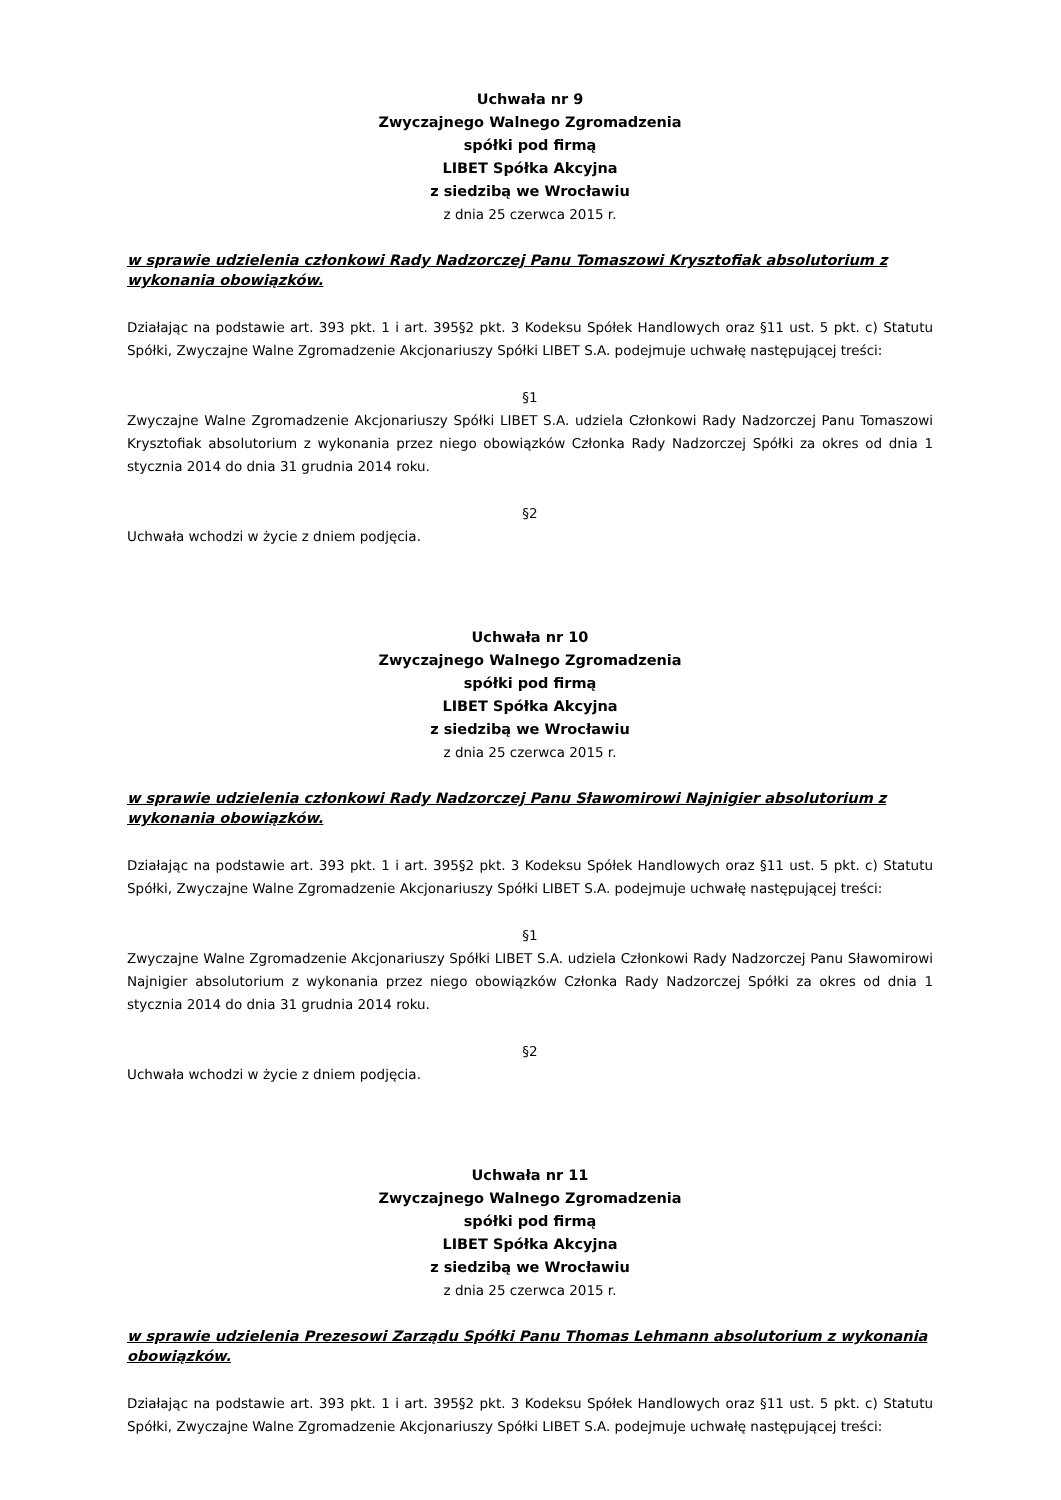Uchwała nr 9
Zwyczajnego Walnego Zgromadzenia
spółki pod firmą
LIBET Spółka Akcyjna
z siedzibą we Wrocławiu
z dnia 25 czerwca 2015 r.
w sprawie udzielenia członkowi Rady Nadzorczej Panu Tomaszowi Krysztofiak absolutorium z wykonania obowiązków.
Działając na podstawie art. 393 pkt. 1 i art. 395§2 pkt. 3 Kodeksu Spółek Handlowych oraz §11 ust. 5 pkt. c) Statutu Spółki, Zwyczajne Walne Zgromadzenie Akcjonariuszy Spółki LIBET S.A. podejmuje uchwałę następującej treści:
§1
Zwyczajne Walne Zgromadzenie Akcjonariuszy Spółki LIBET S.A. udziela Członkowi Rady Nadzorczej Panu Tomaszowi Krysztofiak absolutorium z wykonania przez niego obowiązków Członka Rady Nadzorczej Spółki za okres od dnia 1 stycznia 2014 do dnia 31 grudnia 2014 roku.
§2
Uchwała wchodzi w życie z dniem podjęcia.
Uchwała nr 10
Zwyczajnego Walnego Zgromadzenia
spółki pod firmą
LIBET Spółka Akcyjna
z siedzibą we Wrocławiu
z dnia 25 czerwca 2015 r.
w sprawie udzielenia członkowi Rady Nadzorczej Panu Sławomirowi Najnigier absolutorium z wykonania obowiązków.
Działając na podstawie art. 393 pkt. 1 i art. 395§2 pkt. 3 Kodeksu Spółek Handlowych oraz §11 ust. 5 pkt. c) Statutu Spółki, Zwyczajne Walne Zgromadzenie Akcjonariuszy Spółki LIBET S.A. podejmuje uchwałę następującej treści:
§1
Zwyczajne Walne Zgromadzenie Akcjonariuszy Spółki LIBET S.A. udziela Członkowi Rady Nadzorczej Panu Sławomirowi Najnigier absolutorium z wykonania przez niego obowiązków Członka Rady Nadzorczej Spółki za okres od dnia 1 stycznia 2014 do dnia 31 grudnia 2014 roku.
§2
Uchwała wchodzi w życie z dniem podjęcia.
Uchwała nr 11
Zwyczajnego Walnego Zgromadzenia
spółki pod firmą
LIBET Spółka Akcyjna
z siedzibą we Wrocławiu
z dnia 25 czerwca 2015 r.
w sprawie udzielenia Prezesowi Zarządu Spółki Panu Thomas Lehmann absolutorium z wykonania obowiązków.
Działając na podstawie art. 393 pkt. 1 i art. 395§2 pkt. 3 Kodeksu Spółek Handlowych oraz §11 ust. 5 pkt. c) Statutu Spółki, Zwyczajne Walne Zgromadzenie Akcjonariuszy Spółki LIBET S.A. podejmuje uchwałę następującej treści: